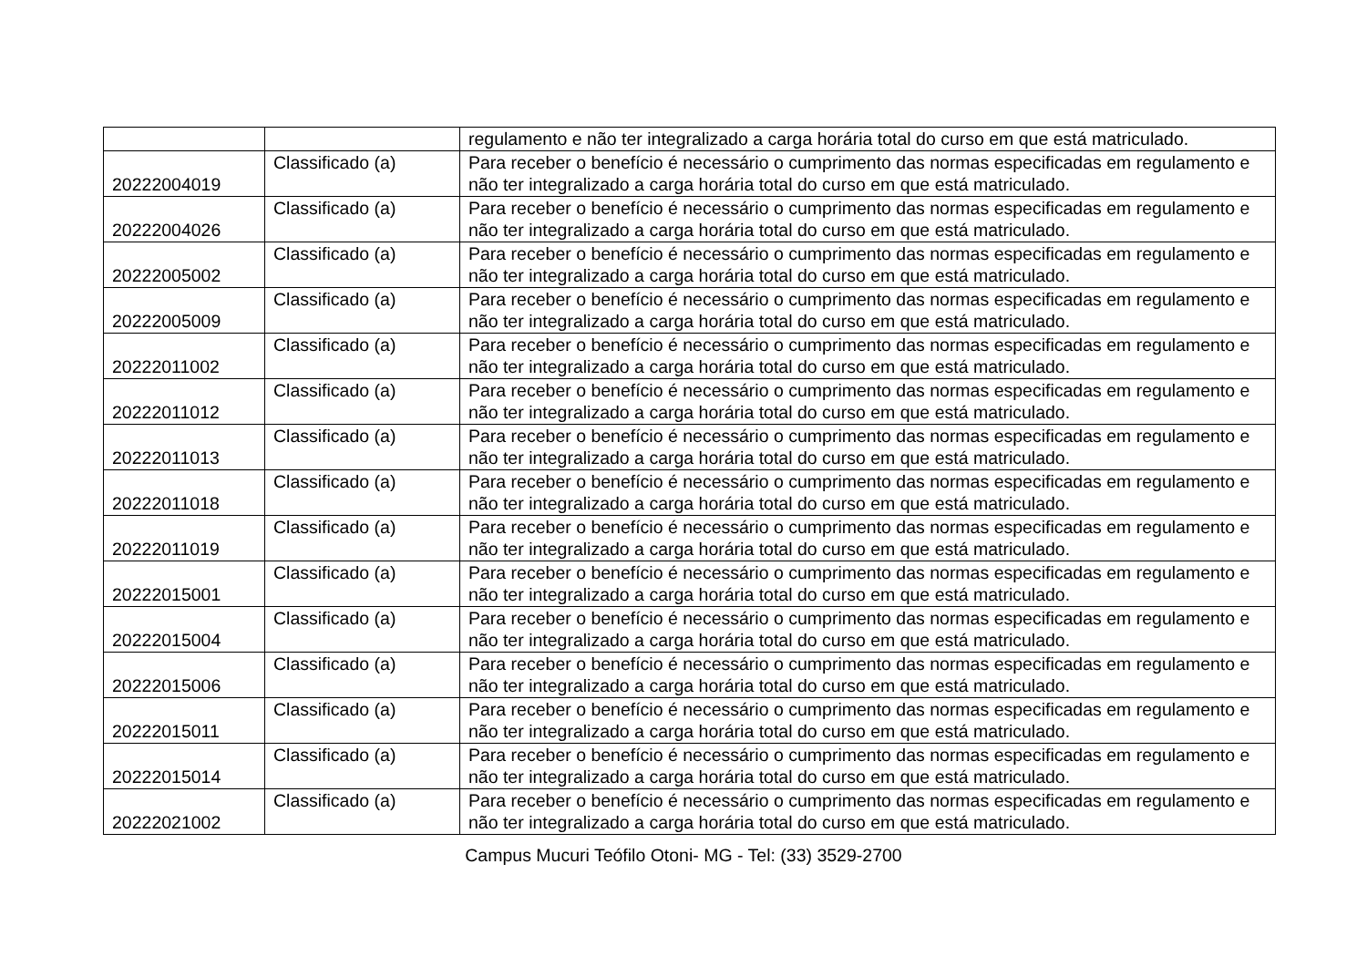| | | regulamento e não ter integralizado a carga horária total do curso em que está matriculado. |
| 20222004019 | Classificado (a) | Para receber o benefício é necessário o cumprimento das normas especificadas em regulamento e não ter integralizado a carga horária total do curso em que está matriculado. |
| 20222004026 | Classificado (a) | Para receber o benefício é necessário o cumprimento das normas especificadas em regulamento e não ter integralizado a carga horária total do curso em que está matriculado. |
| 20222005002 | Classificado (a) | Para receber o benefício é necessário o cumprimento das normas especificadas em regulamento e não ter integralizado a carga horária total do curso em que está matriculado. |
| 20222005009 | Classificado (a) | Para receber o benefício é necessário o cumprimento das normas especificadas em regulamento e não ter integralizado a carga horária total do curso em que está matriculado. |
| 20222011002 | Classificado (a) | Para receber o benefício é necessário o cumprimento das normas especificadas em regulamento e não ter integralizado a carga horária total do curso em que está matriculado. |
| 20222011012 | Classificado (a) | Para receber o benefício é necessário o cumprimento das normas especificadas em regulamento e não ter integralizado a carga horária total do curso em que está matriculado. |
| 20222011013 | Classificado (a) | Para receber o benefício é necessário o cumprimento das normas especificadas em regulamento e não ter integralizado a carga horária total do curso em que está matriculado. |
| 20222011018 | Classificado (a) | Para receber o benefício é necessário o cumprimento das normas especificadas em regulamento e não ter integralizado a carga horária total do curso em que está matriculado. |
| 20222011019 | Classificado (a) | Para receber o benefício é necessário o cumprimento das normas especificadas em regulamento e não ter integralizado a carga horária total do curso em que está matriculado. |
| 20222015001 | Classificado (a) | Para receber o benefício é necessário o cumprimento das normas especificadas em regulamento e não ter integralizado a carga horária total do curso em que está matriculado. |
| 20222015004 | Classificado (a) | Para receber o benefício é necessário o cumprimento das normas especificadas em regulamento e não ter integralizado a carga horária total do curso em que está matriculado. |
| 20222015006 | Classificado (a) | Para receber o benefício é necessário o cumprimento das normas especificadas em regulamento e não ter integralizado a carga horária total do curso em que está matriculado. |
| 20222015011 | Classificado (a) | Para receber o benefício é necessário o cumprimento das normas especificadas em regulamento e não ter integralizado a carga horária total do curso em que está matriculado. |
| 20222015014 | Classificado (a) | Para receber o benefício é necessário o cumprimento das normas especificadas em regulamento e não ter integralizado a carga horária total do curso em que está matriculado. |
| 20222021002 | Classificado (a) | Para receber o benefício é necessário o cumprimento das normas especificadas em regulamento e não ter integralizado a carga horária total do curso em que está matriculado. |
Campus Mucuri Teófilo Otoni- MG - Tel: (33) 3529-2700